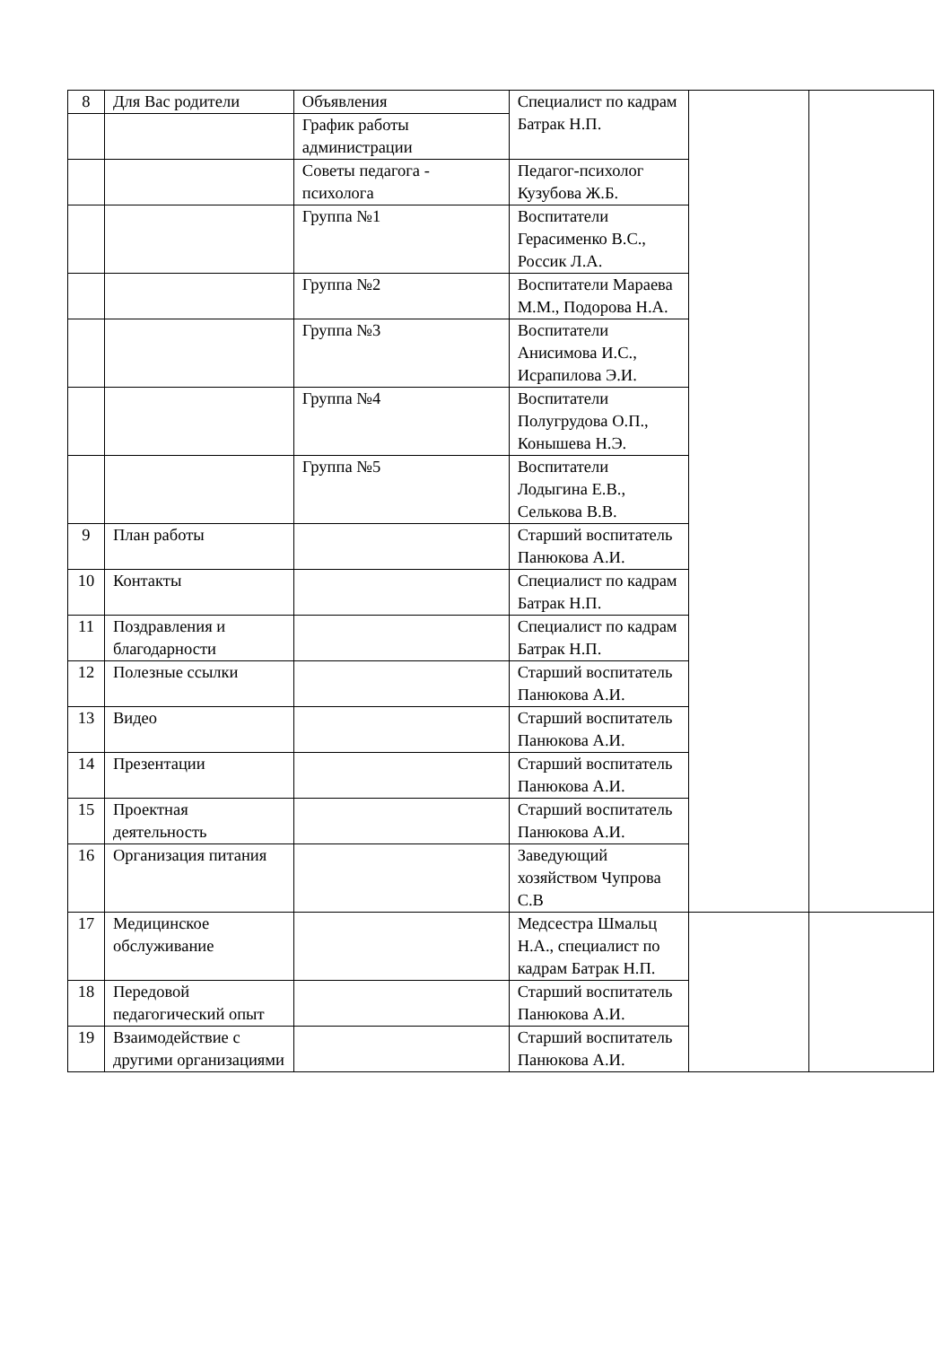| 8 | Для Вас родители | Объявления | Специалист по кадрам Батрак Н.П. | | |
| | | График работы администрации | | | |
| | | Советы педагога - психолога | Педагог-психолог Кузубова Ж.Б. | | |
| | | Группа №1 | Воспитатели Герасименко В.С., Россик Л.А. | | |
| | | Группа №2 | Воспитатели Мараева М.М., Подорова Н.А. | | |
| | | Группа №3 | Воспитатели Анисимова И.С., Исрапилова Э.И. | | |
| | | Группа №4 | Воспитатели Полугрудова О.П., Конышева Н.Э. | | |
| | | Группа №5 | Воспитатели Лодыгина Е.В., Селькова В.В. | | |
| 9 | План работы | | Старший воспитатель Панюкова А.И. | | |
| 10 | Контакты | | Специалист по кадрам Батрак Н.П. | | |
| 11 | Поздравления и благодарности | | Специалист по кадрам Батрак Н.П. | | |
| 12 | Полезные ссылки | | Старший воспитатель Панюкова А.И. | | |
| 13 | Видео | | Старший воспитатель Панюкова А.И. | | |
| 14 | Презентации | | Старший воспитатель Панюкова А.И. | | |
| 15 | Проектная деятельность | | Старший воспитатель Панюкова А.И. | | |
| 16 | Организация питания | | Заведующий хозяйством Чупрова С.В | | |
| 17 | Медицинское обслуживание | | Медсестра Шмальц Н.А., специалист по кадрам Батрак Н.П. | | |
| 18 | Передовой педагогический опыт | | Старший воспитатель Панюкова А.И. | | |
| 19 | Взаимодействие с другими организациями | | Старший воспитатель Панюкова А.И. | | |